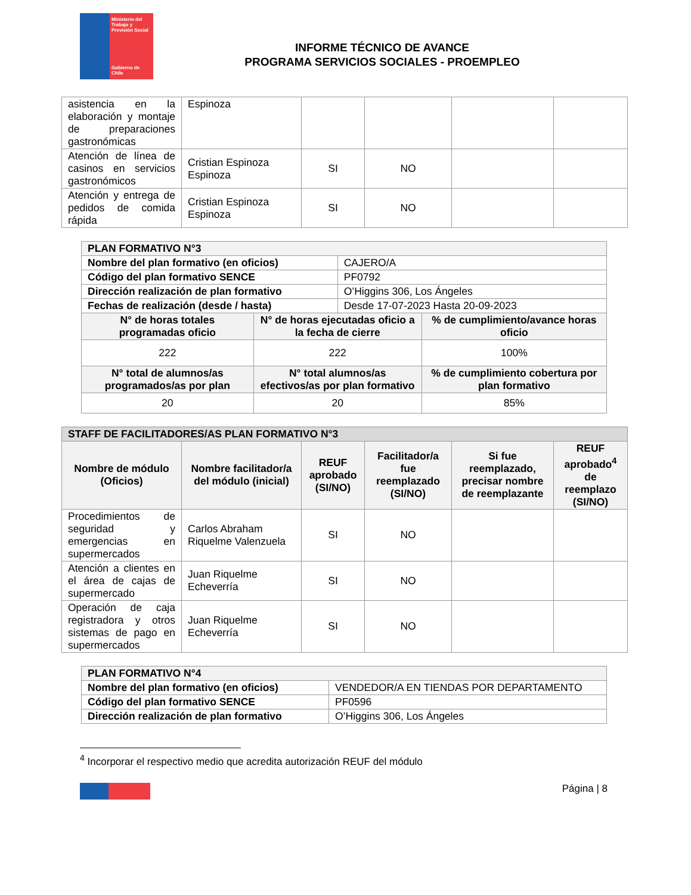Ministerio del Trabajo y Previsión Social
Gobierno de Chile
INFORME TÉCNICO DE AVANCE
PROGRAMA SERVICIOS SOCIALES - PROEMPLEO
| asistencia en la elaboración y montaje de preparaciones gastronómicas | Espinoza | | | | |
| Atención de línea de casinos en servicios gastronómicos | Cristian Espinoza Espinoza | SI | NO | | |
| Atención y entrega de pedidos de comida rápida | Cristian Espinoza Espinoza | SI | NO | | |
| PLAN FORMATIVO N°3 | | | |
| Nombre del plan formativo (en oficios) | | CAJERO/A | |
| Código del plan formativo SENCE | | PF0792 | |
| Dirección realización de plan formativo | | O’Higgins 306, Los Ángeles | |
| Fechas de realización (desde / hasta) | | Desde 17-07-2023 Hasta 20-09-2023 | |
| N° de horas totales programadas oficio | N° de horas ejecutadas oficio a la fecha de cierre | | % de cumplimiento/avance horas oficio |
| 222 | 222 | | 100% |
| N° total de alumnos/as programados/as por plan | N° total alumnos/as efectivos/as por plan formativo | | % de cumplimiento cobertura por plan formativo |
| 20 | 20 | | 85% |
| STAFF DE FACILITADORES/AS PLAN FORMATIVO N°3 | | | | | |
| Nombre de módulo (Oficios) | Nombre facilitador/a del módulo (inicial) | REUF aprobado (SI/NO) | Facilitador/a fue reemplazado (SI/NO) | Si fue reemplazado, precisar nombre de reemplazante | REUF aprobado<sup>4</sup> de reemplazo (SI/NO) |
| Procedimientos de seguridad y emergencias en supermercados | Carlos Abraham Riquelme Valenzuela | SI | NO | | |
| Atención a clientes en el área de cajas de supermercado | Juan Riquelme Echeverría | SI | NO | | |
| Operación de caja registradora y otros sistemas de pago en supermercados | Juan Riquelme Echeverría | SI | NO | | |
| PLAN FORMATIVO N°4 | |
| Nombre del plan formativo (en oficios) | VENDEDOR/A EN TIENDAS POR DEPARTAMENTO |
| Código del plan formativo SENCE | PF0596 |
| Dirección realización de plan formativo | O’Higgins 306, Los Ángeles |
<sup>4</sup> Incorporar el respectivo medio que acredita autorización REUF del módulo
Página | 8